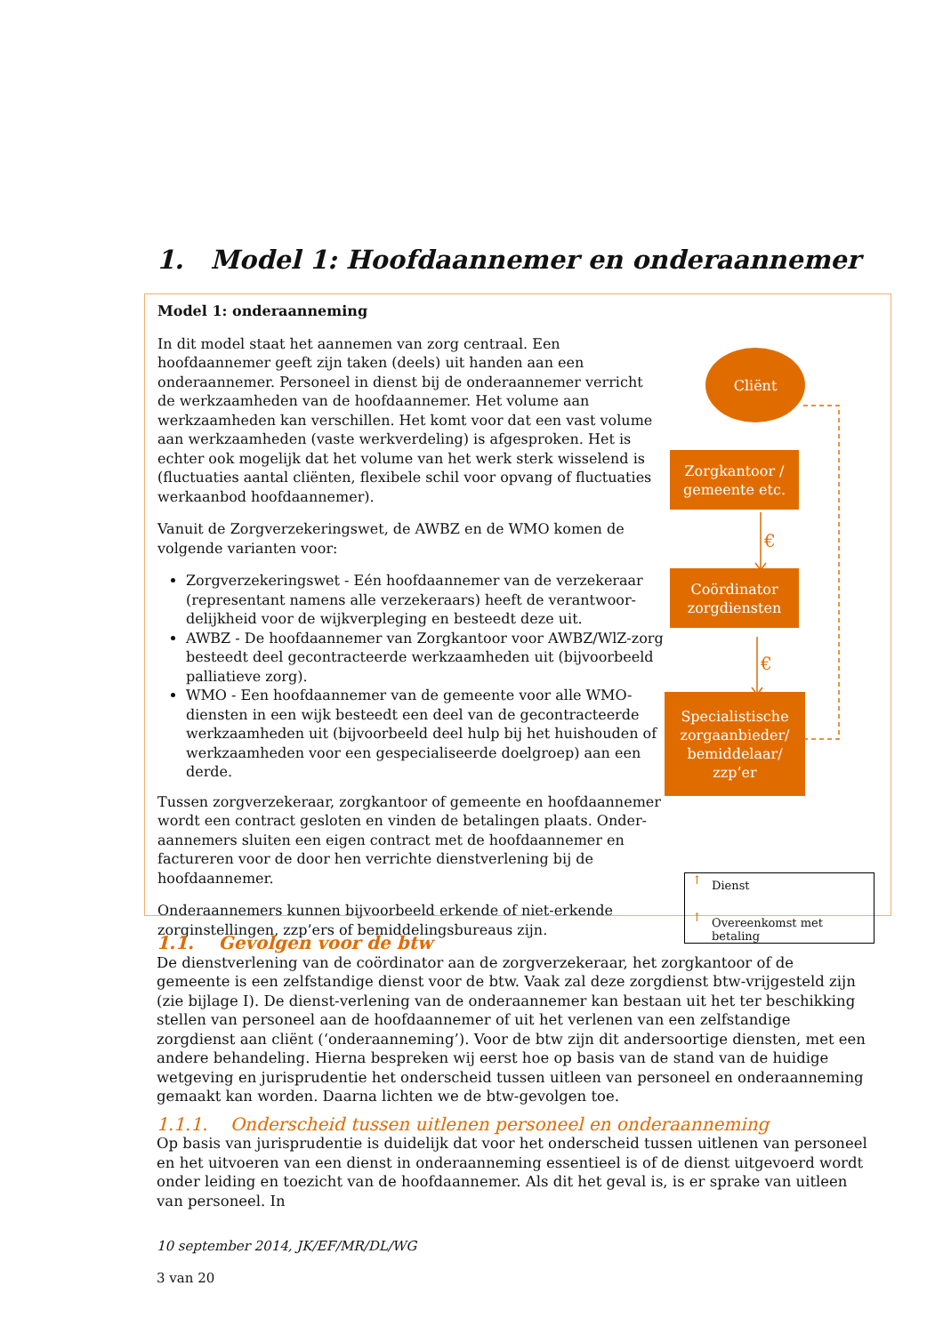1. Model 1: Hoofdaannemer en onderaannemer
Model 1: onderaanneming
In dit model staat het aannemen van zorg centraal. Een hoofdaannemer geeft zijn taken (deels) uit handen aan een onderaannemer. Personeel in dienst bij de onderaannemer verricht de werkzaamheden van de hoofdaannemer. Het volume aan werkzaamheden kan verschillen. Het komt voor dat een vast volume aan werkzaamheden (vaste werkverdeling) is afgesproken. Het is echter ook mogelijk dat het volume van het werk sterk wisselend is (fluctuaties aantal cliënten, flexibele schil voor opvang of fluctuaties werkaanbod hoofdaannemer).
Vanuit de Zorgverzekeringswet, de AWBZ en de WMO komen de volgende varianten voor:
Zorgverzekeringswet - Eén hoofdaannemer van de verzekeraar (representant namens alle verzekeraars) heeft de verantwoor-delijkheid voor de wijkverpleging en besteedt deze uit.
AWBZ - De hoofdaannemer van Zorgkantoor voor AWBZ/WlZ-zorg besteedt deel gecontracteerde werkzaamheden uit (bijvoorbeeld palliatieve zorg).
WMO - Een hoofdaannemer van de gemeente voor alle WMO-diensten in een wijk besteedt een deel van de gecontracteerde werkzaamheden uit (bijvoorbeeld deel hulp bij het huishouden of werkzaamheden voor een gespecialiseerde doelgroep) aan een derde.
Tussen zorgverzekeraar, zorgkantoor of gemeente en hoofdaannemer wordt een contract gesloten en vinden de betalingen plaats. Onder-aannemers sluiten een eigen contract met de hoofdaannemer en factureren voor de door hen verrichte dienstverlening bij de hoofdaannemer.
Onderaannemers kunnen bijvoorbeeld erkende of niet-erkende zorginstellingen, zzp’ers of bemiddelingsbureaus zijn.
Cliënt
Zorgkantoor / gemeente etc.
€
Coördinator zorgdiensten
€
Specialistische zorgaanbieder/ bemiddelaar/ zzp’er
Dienst
Overeenkomst met betaling
↑
↑
1.1. Gevolgen voor de btw
De dienstverlening van de coördinator aan de zorgverzekeraar, het zorgkantoor of de gemeente is een zelfstandige dienst voor de btw. Vaak zal deze zorgdienst btw-vrijgesteld zijn (zie bijlage I). De dienst-verlening van de onderaannemer kan bestaan uit het ter beschikking stellen van personeel aan de hoofdaannemer of uit het verlenen van een zelfstandige zorgdienst aan cliënt (‘onderaanneming’). Voor de btw zijn dit andersoortige diensten, met een andere behandeling. Hierna bespreken wij eerst hoe op basis van de stand van de huidige wetgeving en jurisprudentie het onderscheid tussen uitleen van personeel en onderaanneming gemaakt kan worden. Daarna lichten we de btw-gevolgen toe.
1.1.1. Onderscheid tussen uitlenen personeel en onderaanneming
Op basis van jurisprudentie is duidelijk dat voor het onderscheid tussen uitlenen van personeel en het uitvoeren van een dienst in onderaanneming essentieel is of de dienst uitgevoerd wordt onder leiding en toezicht van de hoofdaannemer. Als dit het geval is, is er sprake van uitleen van personeel. In
10 september 2014, JK/EF/MR/DL/WG
3 van 20